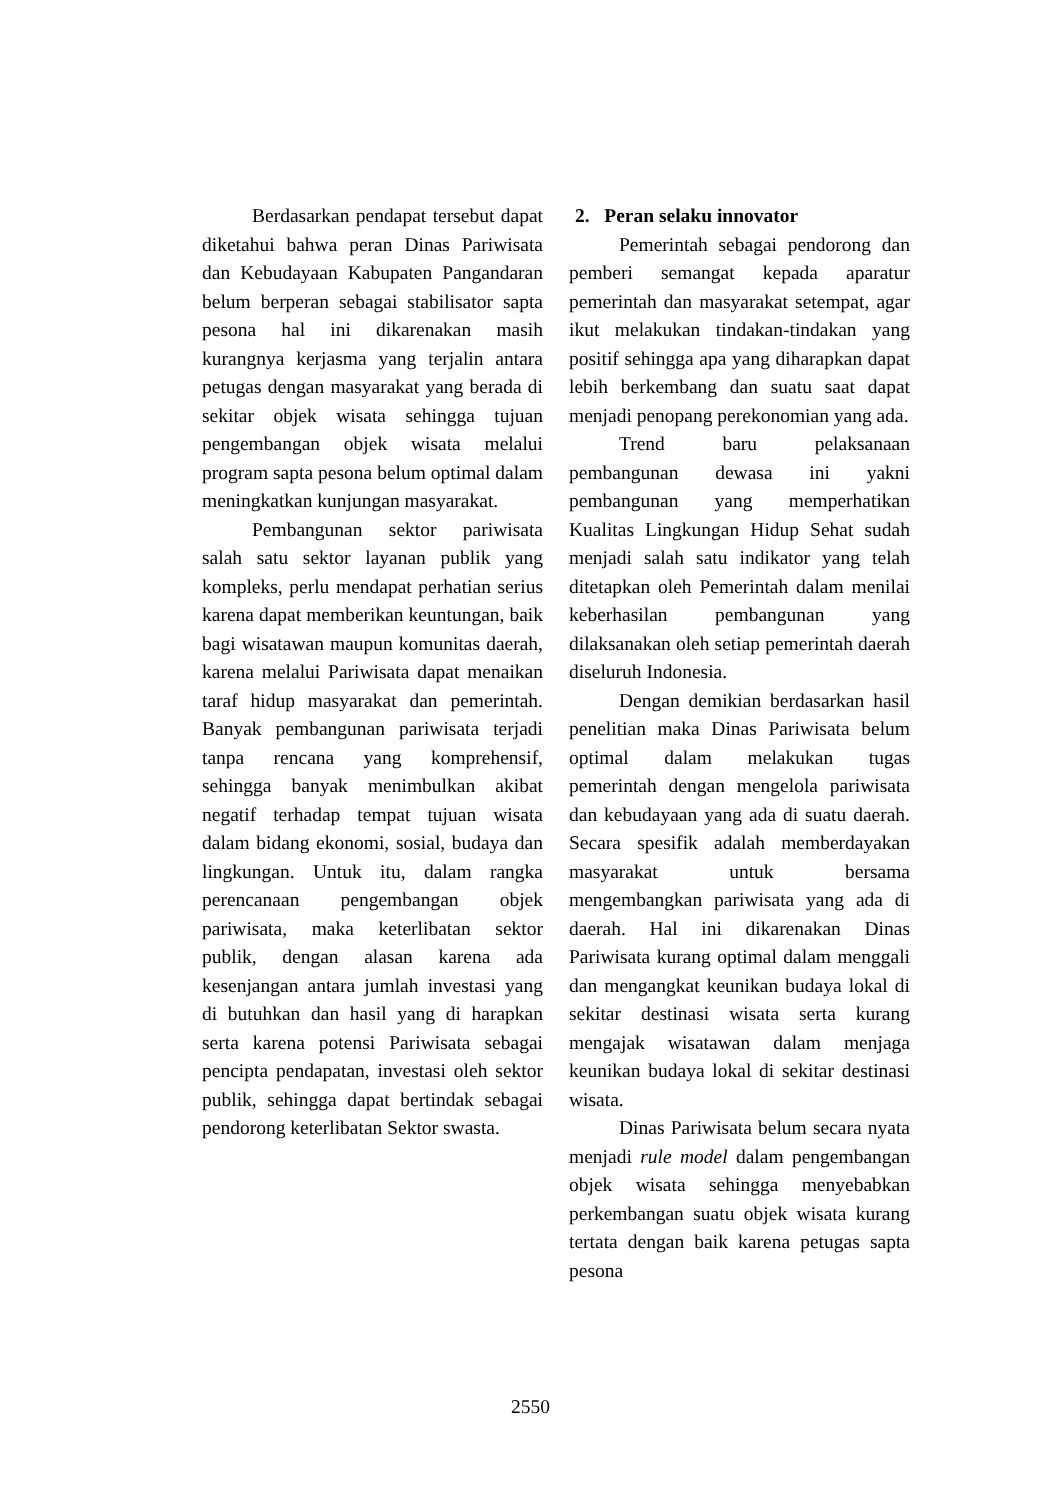Berdasarkan pendapat tersebut dapat diketahui bahwa peran Dinas Pariwisata dan Kebudayaan Kabupaten Pangandaran belum berperan sebagai stabilisator sapta pesona hal ini dikarenakan masih kurangnya kerjasma yang terjalin antara petugas dengan masyarakat yang berada di sekitar objek wisata sehingga tujuan pengembangan objek wisata melalui program sapta pesona belum optimal dalam meningkatkan kunjungan masyarakat.
Pembangunan sektor pariwisata salah satu sektor layanan publik yang kompleks, perlu mendapat perhatian serius karena dapat memberikan keuntungan, baik bagi wisatawan maupun komunitas daerah, karena melalui Pariwisata dapat menaikan taraf hidup masyarakat dan pemerintah. Banyak pembangunan pariwisata terjadi tanpa rencana yang komprehensif, sehingga banyak menimbulkan akibat negatif terhadap tempat tujuan wisata dalam bidang ekonomi, sosial, budaya dan lingkungan. Untuk itu, dalam rangka perencanaan pengembangan objek pariwisata, maka keterlibatan sektor publik, dengan alasan karena ada kesenjangan antara jumlah investasi yang di butuhkan dan hasil yang di harapkan serta karena potensi Pariwisata sebagai pencipta pendapatan, investasi oleh sektor publik, sehingga dapat bertindak sebagai pendorong keterlibatan Sektor swasta.
2. Peran selaku innovator
Pemerintah sebagai pendorong dan pemberi semangat kepada aparatur pemerintah dan masyarakat setempat, agar ikut melakukan tindakan-tindakan yang positif sehingga apa yang diharapkan dapat lebih berkembang dan suatu saat dapat menjadi penopang perekonomian yang ada.
Trend baru pelaksanaan pembangunan dewasa ini yakni pembangunan yang memperhatikan Kualitas Lingkungan Hidup Sehat sudah menjadi salah satu indikator yang telah ditetapkan oleh Pemerintah dalam menilai keberhasilan pembangunan yang dilaksanakan oleh setiap pemerintah daerah diseluruh Indonesia.
Dengan demikian berdasarkan hasil penelitian maka Dinas Pariwisata belum optimal dalam melakukan tugas pemerintah dengan mengelola pariwisata dan kebudayaan yang ada di suatu daerah. Secara spesifik adalah memberdayakan masyarakat untuk bersama mengembangkan pariwisata yang ada di daerah. Hal ini dikarenakan Dinas Pariwisata kurang optimal dalam menggali dan mengangkat keunikan budaya lokal di sekitar destinasi wisata serta kurang mengajak wisatawan dalam menjaga keunikan budaya lokal di sekitar destinasi wisata.
Dinas Pariwisata belum secara nyata menjadi rule model dalam pengembangan objek wisata sehingga menyebabkan perkembangan suatu objek wisata kurang tertata dengan baik karena petugas sapta pesona
2550